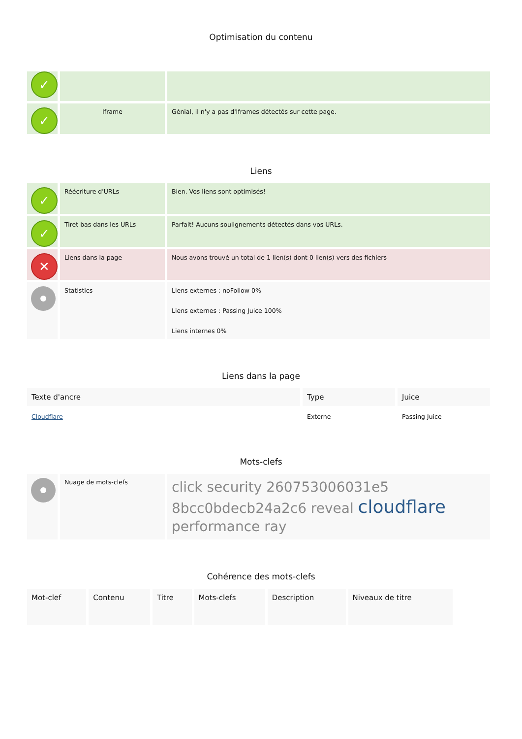Optimisation du contenu
| ✓ | | |
| ✓ | Iframe | Génial, il n'y a pas d'Iframes détectés sur cette page. |
Liens
| ✓ | Réécriture d'URLs | Bien. Vos liens sont optimisés! |
| ✓ | Tiret bas dans les URLs | Parfait! Aucuns soulignements détectés dans vos URLs. |
| ✕ | Liens dans la page | Nous avons trouvé un total de 1 lien(s) dont 0 lien(s) vers des fichiers |
| | Statistics | Liens externes : noFollow 0% Liens externes : Passing Juice 100% Liens internes 0% |
Liens dans la page
| Texte d'ancre | Type | Juice |
| --- | --- | --- |
| Cloudflare | Externe | Passing Juice |
Mots-clefs
| | Nuage de mots-clefs | click security 260753006031e5 8bcc0bdecb24a2c6 reveal cloudflare performance ray |
Cohérence des mots-clefs
| Mot-clef | Contenu | Titre | Mots-clefs | Description | Niveaux de titre |
| --- | --- | --- | --- | --- | --- |